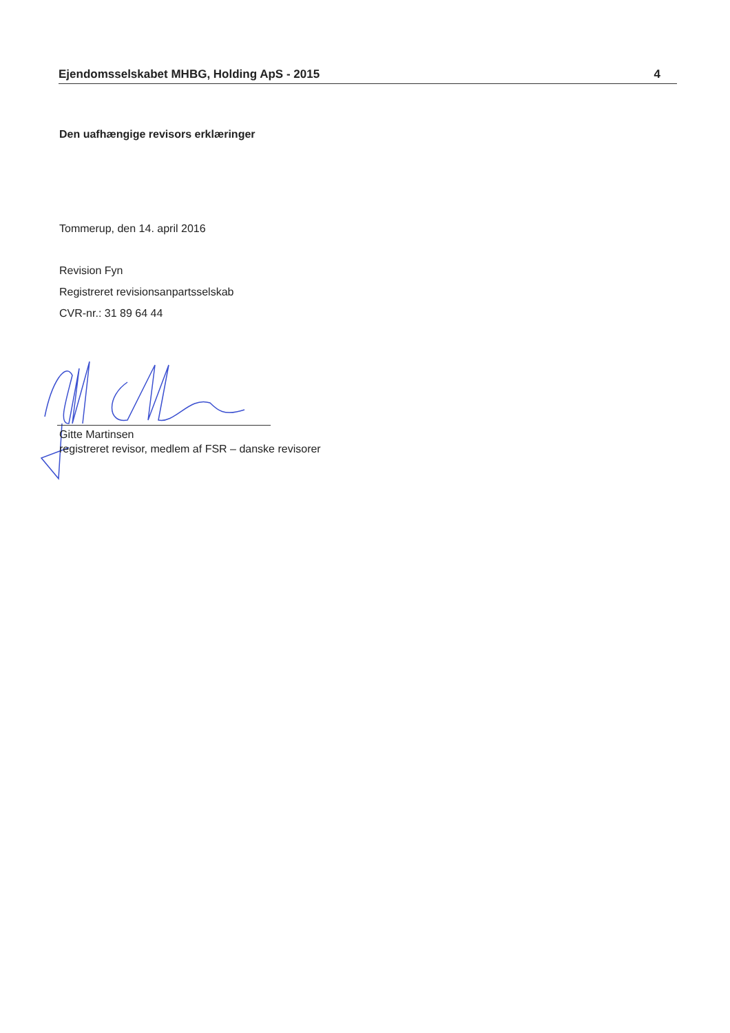Ejendomsselskabet MHBG, Holding ApS - 2015 4
Den uafhængige revisors erklæringer
Tommerup, den 14. april 2016
Revision Fyn
Registreret revisionsanpartsselskab
CVR-nr.: 31 89 64 44
Gitte Martinsen
registreret revisor, medlem af FSR – danske revisorer